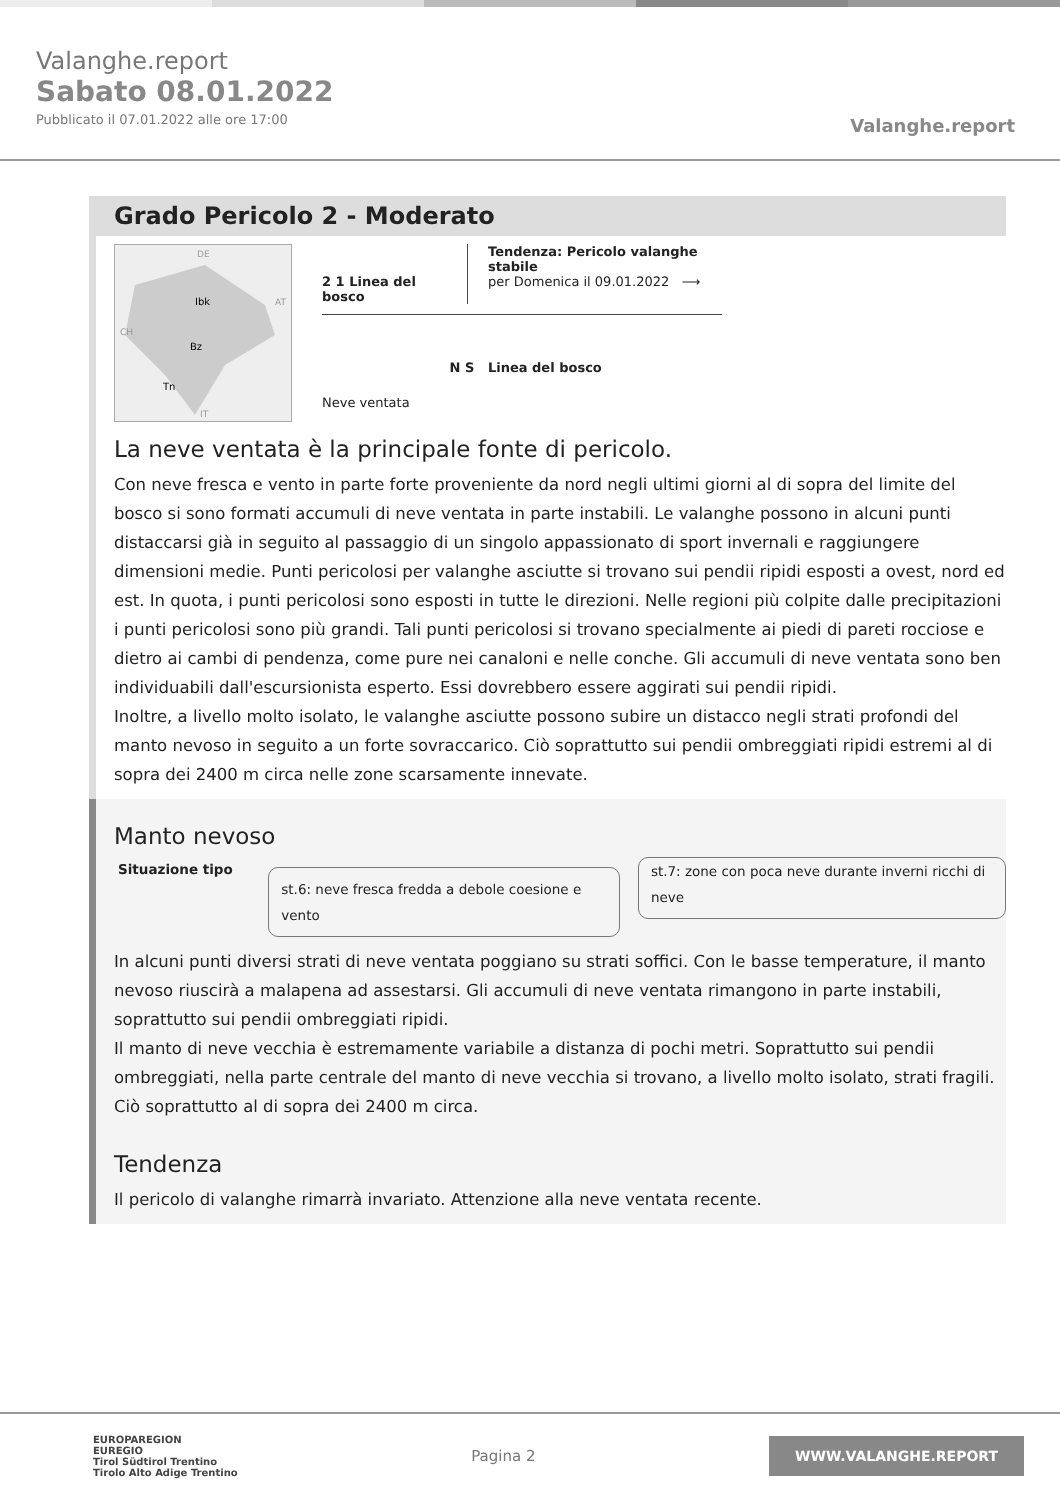Valanghe.report
Sabato 08.01.2022
Pubblicato il 07.01.2022 alle ore 17:00
Valanghe.report
Grado Pericolo 2 - Moderato
Ibk
Bz
Tn
DE
AT
CH
IT
2 1 Linea del bosco
Tendenza: Pericolo valanghe stabile
per Domenica il 09.01.2022 ⟶
Neve ventata
N S Linea del bosco
La neve ventata è la principale fonte di pericolo.
Con neve fresca e vento in parte forte proveniente da nord negli ultimi giorni al di sopra del limite del bosco si sono formati accumuli di neve ventata in parte instabili. Le valanghe possono in alcuni punti distaccarsi già in seguito al passaggio di un singolo appassionato di sport invernali e raggiungere dimensioni medie. Punti pericolosi per valanghe asciutte si trovano sui pendii ripidi esposti a ovest, nord ed est. In quota, i punti pericolosi sono esposti in tutte le direzioni. Nelle regioni più colpite dalle precipitazioni i punti pericolosi sono più grandi. Tali punti pericolosi si trovano specialmente ai piedi di pareti rocciose e dietro ai cambi di pendenza, come pure nei canaloni e nelle conche. Gli accumuli di neve ventata sono ben individuabili dall'escursionista esperto. Essi dovrebbero essere aggirati sui pendii ripidi.
Inoltre, a livello molto isolato, le valanghe asciutte possono subire un distacco negli strati profondi del manto nevoso in seguito a un forte sovraccarico. Ciò soprattutto sui pendii ombreggiati ripidi estremi al di sopra dei 2400 m circa nelle zone scarsamente innevate.
Manto nevoso
Situazione tipo
st.6: neve fresca fredda a debole coesione e vento
st.7: zone con poca neve durante inverni ricchi di neve
In alcuni punti diversi strati di neve ventata poggiano su strati soffici. Con le basse temperature, il manto nevoso riuscirà a malapena ad assestarsi. Gli accumuli di neve ventata rimangono in parte instabili, soprattutto sui pendii ombreggiati ripidi.
Il manto di neve vecchia è estremamente variabile a distanza di pochi metri. Soprattutto sui pendii ombreggiati, nella parte centrale del manto di neve vecchia si trovano, a livello molto isolato, strati fragili. Ciò soprattutto al di sopra dei 2400 m circa.
Tendenza
Il pericolo di valanghe rimarrà invariato. Attenzione alla neve ventata recente.
EUROPAREGION
EUREGIO
Tirol Südtirol Trentino
Tirolo Alto Adige Trentino
Pagina 2
WWW.VALANGHE.REPORT